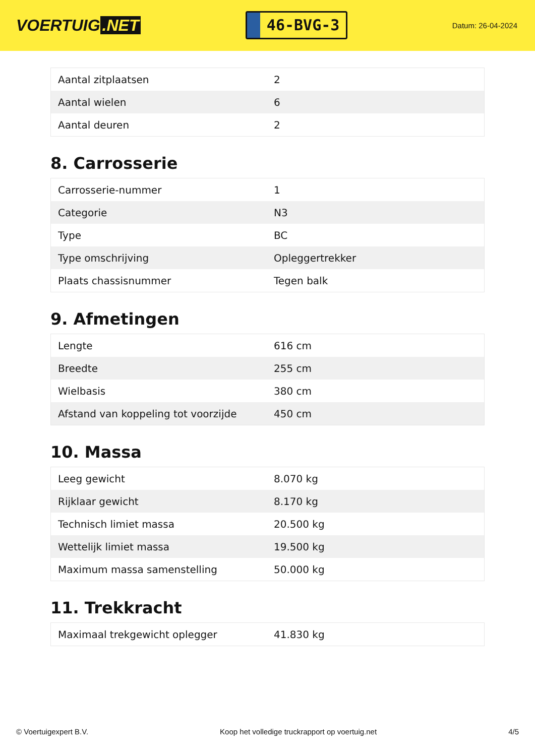VOERTUIG.NET
46-BVG-3
Datum: 26-04-2024
| Aantal zitplaatsen | 2 |
| Aantal wielen | 6 |
| Aantal deuren | 2 |
8. Carrosserie
| Carrosserie-nummer | 1 |
| Categorie | N3 |
| Type | BC |
| Type omschrijving | Opleggertrekker |
| Plaats chassisnummer | Tegen balk |
9. Afmetingen
| Lengte | 616 cm |
| Breedte | 255 cm |
| Wielbasis | 380 cm |
| Afstand van koppeling tot voorzijde | 450 cm |
10. Massa
| Leeg gewicht | 8.070 kg |
| Rijklaar gewicht | 8.170 kg |
| Technisch limiet massa | 20.500 kg |
| Wettelijk limiet massa | 19.500 kg |
| Maximum massa samenstelling | 50.000 kg |
11. Trekkracht
| Maximaal trekgewicht oplegger | 41.830 kg |
© Voertuigexpert B.V. Koop het volledige truckrapport op voertuig.net 4/5